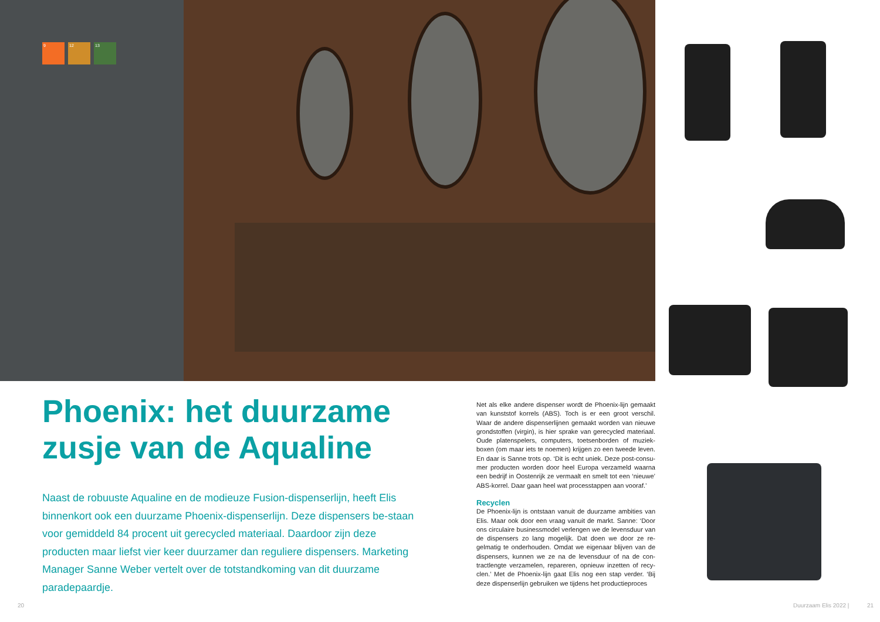9 12 13
Phoenix: het duurzame zusje van de Aqualine
Naast de robuuste Aqualine en de modieuze Fusion-dispenserlijn, heeft Elis binnenkort ook een duurzame Phoenix-dispenserlijn. Deze dispensers be-staan voor gemiddeld 84 procent uit gerecycled materiaal. Daardoor zijn deze producten maar liefst vier keer duurzamer dan reguliere dispensers. Marketing Manager Sanne Weber vertelt over de totstandkoming van dit duurzame paradepaardje.
Net als elke andere dispenser wordt de Phoenix-lijn gemaakt van kunststof korrels (ABS). Toch is er een groot verschil. Waar de andere dispenserlijnen gemaakt worden van nieuwe grondstoffen (virgin), is hier sprake van gerecycled materiaal. Oude platenspelers, computers, toetsenborden of muziek-boxen (om maar iets te noemen) krijgen zo een tweede leven. En daar is Sanne trots op. ‘Dit is echt uniek. Deze post-consu-mer producten worden door heel Europa verzameld waarna een bedrijf in Oostenrijk ze vermaalt en smelt tot een ‘nieuwe’ ABS-korrel. Daar gaan heel wat processtappen aan vooraf.’
Recyclen
De Phoenix-lijn is ontstaan vanuit de duurzame ambities van Elis. Maar ook door een vraag vanuit de markt. Sanne: ‘Door ons circulaire businessmodel verlengen we de levensduur van de dispensers zo lang mogelijk. Dat doen we door ze re-gelmatig te onderhouden. Omdat we eigenaar blijven van de dispensers, kunnen we ze na de levensduur of na de con-tractlengte verzamelen, repareren, opnieuw inzetten of recy-clen.’ Met de Phoenix-lijn gaat Elis nog een stap verder. ‘Bij deze dispenserlijn gebruiken we tijdens het productieproces
20
Duurzaam Elis 2022 | 21